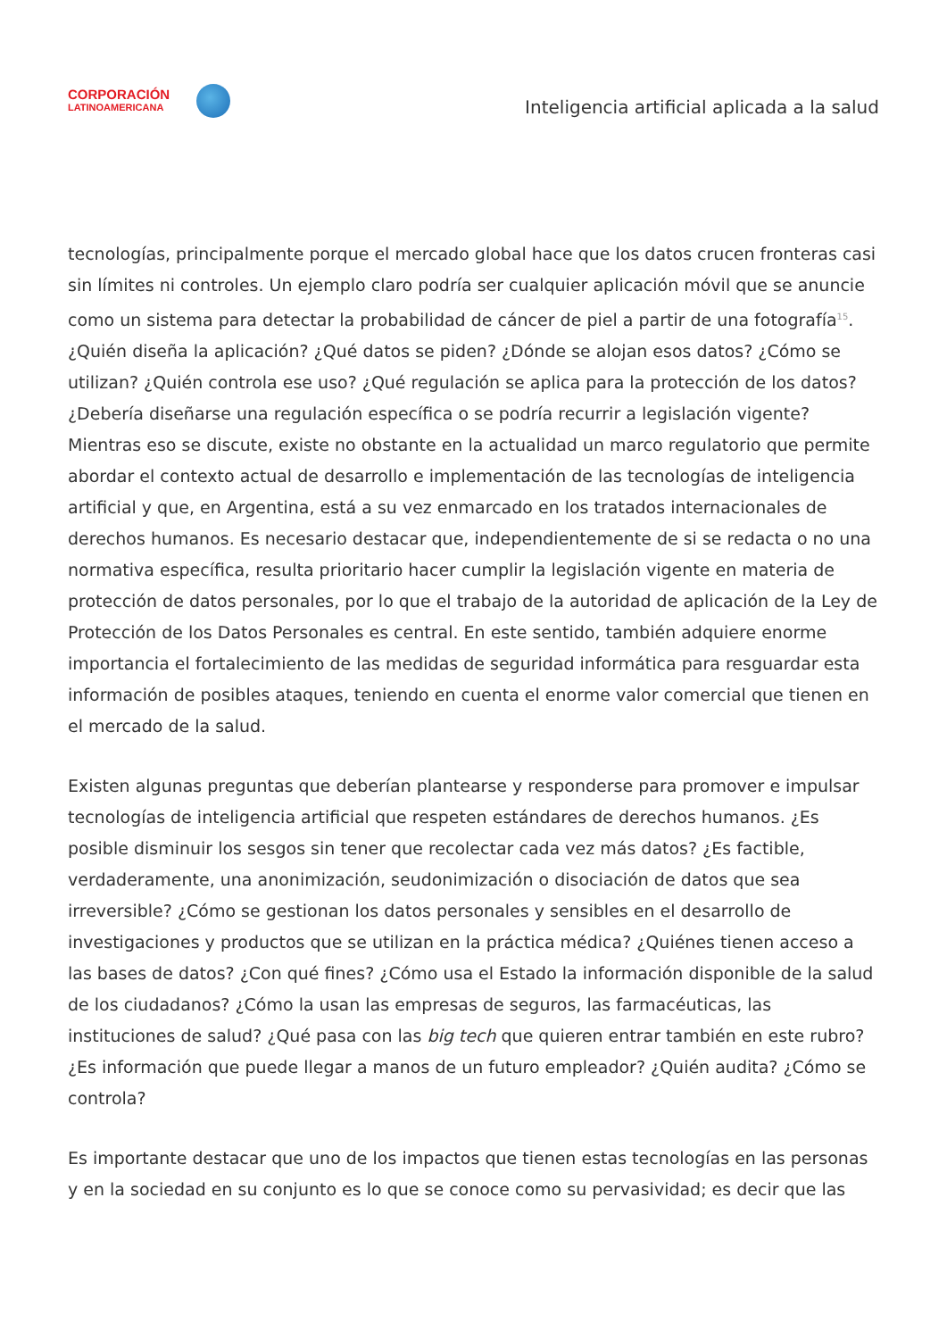CORPORACIÓN
LATINOAMERICANA
Inteligencia artificial aplicada a la salud
tecnologías, principalmente porque el mercado global hace que los datos crucen fronteras casi sin límites ni controles. Un ejemplo claro podría ser cualquier aplicación móvil que se anuncie como un sistema para detectar la probabilidad de cáncer de piel a partir de una fotografía<sup>15</sup>. ¿Quién diseña la aplicación? ¿Qué datos se piden? ¿Dónde se alojan esos datos? ¿Cómo se utilizan? ¿Quién controla ese uso? ¿Qué regulación se aplica para la protección de los datos? ¿Debería diseñarse una regulación específica o se podría recurrir a legislación vigente? Mientras eso se discute, existe no obstante en la actualidad un marco regulatorio que permite abordar el contexto actual de desarrollo e implementación de las tecnologías de inteligencia artificial y que, en Argentina, está a su vez enmarcado en los tratados internacionales de derechos humanos. Es necesario destacar que, independientemente de si se redacta o no una normativa específica, resulta prioritario hacer cumplir la legislación vigente en materia de protección de datos personales, por lo que el trabajo de la autoridad de aplicación de la Ley de Protección de los Datos Personales es central. En este sentido, también adquiere enorme importancia el fortalecimiento de las medidas de seguridad informática para resguardar esta información de posibles ataques, teniendo en cuenta el enorme valor comercial que tienen en el mercado de la salud.
Existen algunas preguntas que deberían plantearse y responderse para promover e impulsar tecnologías de inteligencia artificial que respeten estándares de derechos humanos. ¿Es posible disminuir los sesgos sin tener que recolectar cada vez más datos? ¿Es factible, verdaderamente, una anonimización, seudonimización o disociación de datos que sea irreversible? ¿Cómo se gestionan los datos personales y sensibles en el desarrollo de investigaciones y productos que se utilizan en la práctica médica? ¿Quiénes tienen acceso a las bases de datos? ¿Con qué fines? ¿Cómo usa el Estado la información disponible de la salud de los ciudadanos? ¿Cómo la usan las empresas de seguros, las farmacéuticas, las instituciones de salud? ¿Qué pasa con las big tech que quieren entrar también en este rubro? ¿Es información que puede llegar a manos de un futuro empleador? ¿Quién audita? ¿Cómo se controla?
Es importante destacar que uno de los impactos que tienen estas tecnologías en las personas y en la sociedad en su conjunto es lo que se conoce como su pervasividad; es decir que las